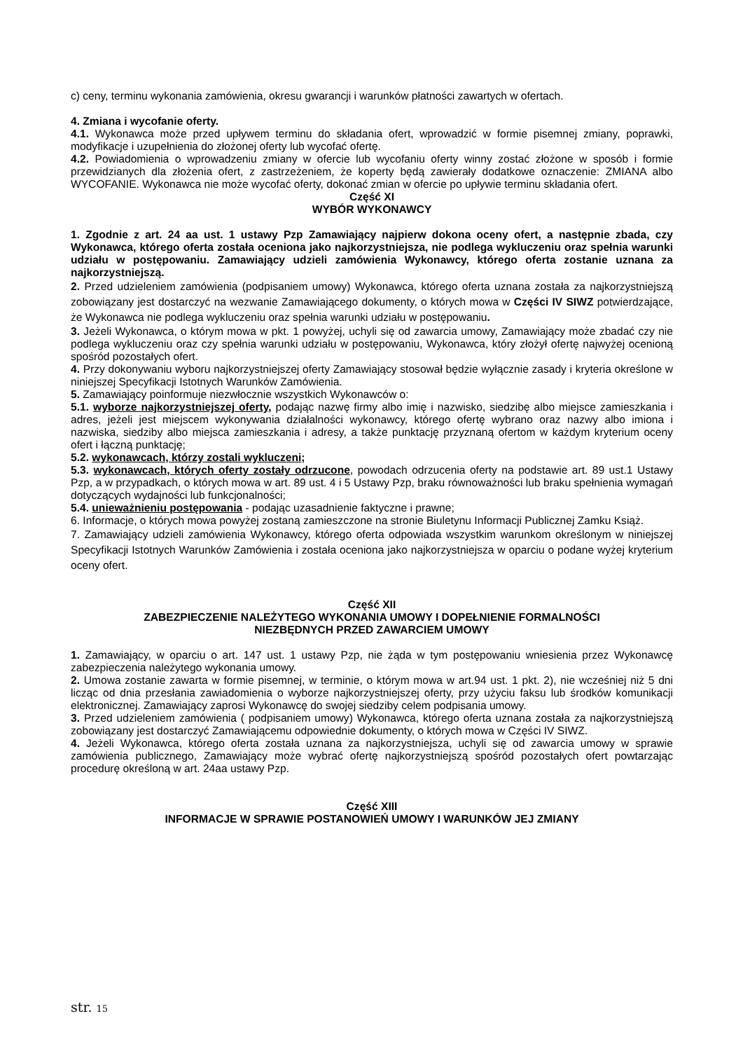c) ceny, terminu wykonania zamówienia, okresu gwarancji i warunków płatności zawartych w ofertach.
4. Zmiana i wycofanie oferty.
4.1. Wykonawca może przed upływem terminu do składania ofert, wprowadzić w formie pisemnej zmiany, poprawki, modyfikacje i uzupełnienia do złożonej oferty lub wycofać ofertę.
4.2. Powiadomienia o wprowadzeniu zmiany w ofercie lub wycofaniu oferty winny zostać złożone w sposób i formie przewidzianych dla złożenia ofert, z zastrzeżeniem, że koperty będą zawierały dodatkowe oznaczenie: ZMIANA albo WYCOFANIE. Wykonawca nie może wycofać oferty, dokonać zmian w ofercie po upływie terminu składania ofert.
Część XI
WYBÓR WYKONAWCY
1. Zgodnie z art. 24 aa ust. 1 ustawy Pzp Zamawiający najpierw dokona oceny ofert, a następnie zbada, czy Wykonawca, którego oferta została oceniona jako najkorzystniejsza, nie podlega wykluczeniu oraz spełnia warunki udziału w postępowaniu. Zamawiający udzieli zamówienia Wykonawcy, którego oferta zostanie uznana za najkorzystniejszą.
2. Przed udzieleniem zamówienia (podpisaniem umowy) Wykonawca, którego oferta uznana została za najkorzystniejszą zobowiązany jest dostarczyć na wezwanie Zamawiającego dokumenty, o których mowa w Części IV SIWZ potwierdzające, że Wykonawca nie podlega wykluczeniu oraz spełnia warunki udziału w postępowaniu.
3. Jeżeli Wykonawca, o którym mowa w pkt. 1 powyżej, uchyli się od zawarcia umowy, Zamawiający może zbadać czy nie podlega wykluczeniu oraz czy spełnia warunki udziału w postępowaniu, Wykonawca, który złożył ofertę najwyżej ocenioną spośród pozostałych ofert.
4. Przy dokonywaniu wyboru najkorzystniejszej oferty Zamawiający stosował będzie wyłącznie zasady i kryteria określone w niniejszej Specyfikacji Istotnych Warunków Zamówienia.
5. Zamawiający poinformuje niezwłocznie wszystkich Wykonawców o:
5.1. wyborze najkorzystniejszej oferty, podając nazwę firmy albo imię i nazwisko, siedzibę albo miejsce zamieszkania i adres, jeżeli jest miejscem wykonywania działalności wykonawcy, którego ofertę wybrano oraz nazwy albo imiona i nazwiska, siedziby albo miejsca zamieszkania i adresy, a także punktację przyznaną ofertom w każdym kryterium oceny ofert i łączną punktację;
5.2. wykonawcach, którzy zostali wykluczeni;
5.3. wykonawcach, których oferty zostały odrzucone, powodach odrzucenia oferty na podstawie art. 89 ust.1 Ustawy Pzp, a w przypadkach, o których mowa w art. 89 ust. 4 i 5 Ustawy Pzp, braku równoważności lub braku spełnienia wymagań dotyczących wydajności lub funkcjonalności;
5.4. unieważnieniu postępowania - podając uzasadnienie faktyczne i prawne;
6. Informacje, o których mowa powyżej zostaną zamieszczone na stronie Biuletynu Informacji Publicznej Zamku Książ.
7. Zamawiający udzieli zamówienia Wykonawcy, którego oferta odpowiada wszystkim warunkom określonym w niniejszej Specyfikacji Istotnych Warunków Zamówienia i została oceniona jako najkorzystniejsza w oparciu o podane wyżej kryterium oceny ofert.
Część XII
ZABEZPIECZENIE NALEŻYTEGO WYKONANIA UMOWY I DOPEŁNIENIE FORMALNOŚCI
NIEZBĘDNYCH PRZED ZAWARCIEM UMOWY
1. Zamawiający, w oparciu o art. 147 ust. 1 ustawy Pzp, nie żąda w tym postępowaniu wniesienia przez Wykonawcę zabezpieczenia należytego wykonania umowy.
2. Umowa zostanie zawarta w formie pisemnej, w terminie, o którym mowa w art.94 ust. 1 pkt. 2), nie wcześniej niż 5 dni licząc od dnia przesłania zawiadomienia o wyborze najkorzystniejszej oferty, przy użyciu faksu lub środków komunikacji elektronicznej. Zamawiający zaprosi Wykonawcę do swojej siedziby celem podpisania umowy.
3. Przed udzieleniem zamówienia ( podpisaniem umowy) Wykonawca, którego oferta uznana została za najkorzystniejszą zobowiązany jest dostarczyć Zamawiającemu odpowiednie dokumenty, o których mowa w Części IV SIWZ.
4. Jeżeli Wykonawca, którego oferta została uznana za najkorzystniejsza, uchyli się od zawarcia umowy w sprawie zamówienia publicznego, Zamawiający może wybrać ofertę najkorzystniejszą spośród pozostałych ofert powtarzając procedurę określoną w art. 24aa ustawy Pzp.
Część XIII
INFORMACJE W SPRAWIE POSTANOWIEŃ UMOWY I WARUNKÓW JEJ ZMIANY
str. 15